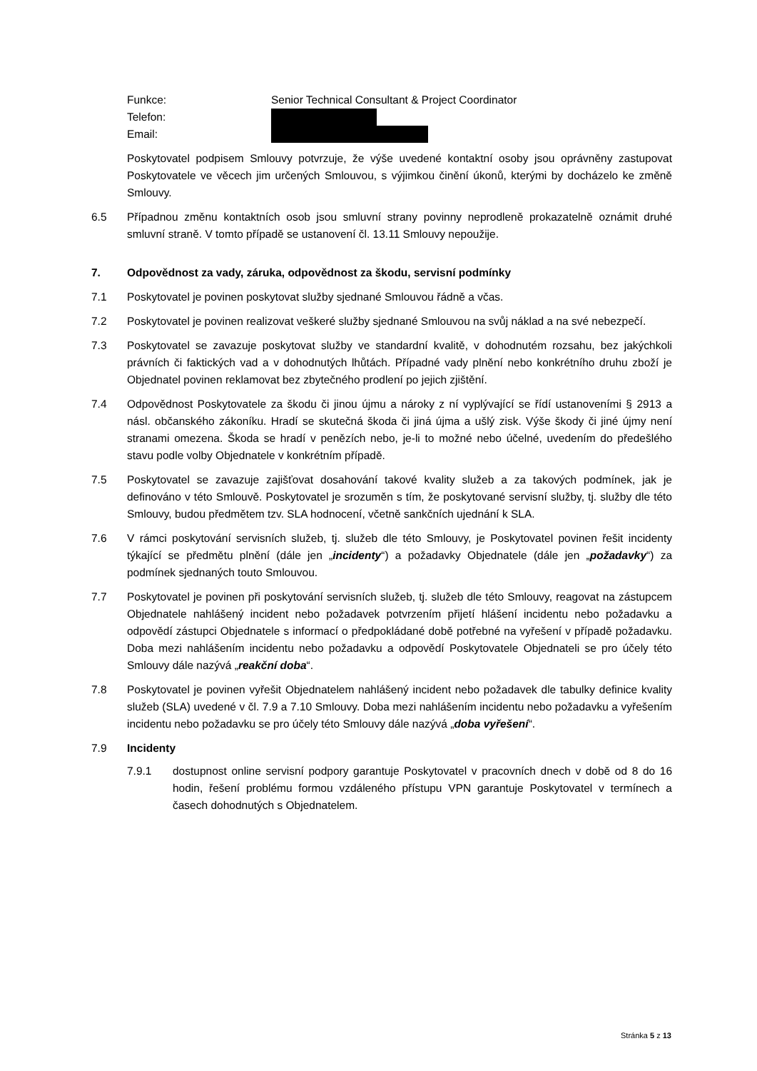Funkce: Senior Technical Consultant & Project Coordinator
Telefon:
Email:
Poskytovatel podpisem Smlouvy potvrzuje, že výše uvedené kontaktní osoby jsou oprávněny zastupovat Poskytovatele ve věcech jim určených Smlouvou, s výjimkou činění úkonů, kterými by docházelo ke změně Smlouvy.
6.5 Případnou změnu kontaktních osob jsou smluvní strany povinny neprodleně prokazatelně oznámit druhé smluvní straně. V tomto případě se ustanovení čl. 13.11 Smlouvy nepoužije.
7. Odpovědnost za vady, záruka, odpovědnost za škodu, servisní podmínky
7.1 Poskytovatel je povinen poskytovat služby sjednané Smlouvou řádně a včas.
7.2 Poskytovatel je povinen realizovat veškeré služby sjednané Smlouvou na svůj náklad a na své nebezpečí.
7.3 Poskytovatel se zavazuje poskytovat služby ve standardní kvalitě, v dohodnutém rozsahu, bez jakýchkoli právních či faktických vad a v dohodnutých lhůtách. Případné vady plnění nebo konkrétního druhu zboží je Objednatel povinen reklamovat bez zbytečného prodlení po jejich zjištění.
7.4 Odpovědnost Poskytovatele za škodu či jinou újmu a nároky z ní vyplývající se řídí ustanoveními § 2913 a násl. občanského zákoníku. Hradí se skutečná škoda či jiná újma a ušlý zisk. Výše škody či jiné újmy není stranami omezena. Škoda se hradí v penězích nebo, je-li to možné nebo účelné, uvedením do předešlého stavu podle volby Objednatele v konkrétním případě.
7.5 Poskytovatel se zavazuje zajišťovat dosahování takové kvality služeb a za takových podmínek, jak je definováno v této Smlouvě. Poskytovatel je srozuměn s tím, že poskytované servisní služby, tj. služby dle této Smlouvy, budou předmětem tzv. SLA hodnocení, včetně sankčních ujednání k SLA.
7.6 V rámci poskytování servisních služeb, tj. služeb dle této Smlouvy, je Poskytovatel povinen řešit incidenty týkající se předmětu plnění (dále jen „incidenty“) a požadavky Objednatele (dále jen „požadavky“) za podmínek sjednaných touto Smlouvou.
7.7 Poskytovatel je povinen při poskytování servisních služeb, tj. služeb dle této Smlouvy, reagovat na zástupcem Objednatele nahlášený incident nebo požadavek potvrzením přijetí hlášení incidentu nebo požadavku a odpovědí zástupci Objednatele s informací o předpokládané době potřebné na vyřešení v případě požadavku. Doba mezi nahlášením incidentu nebo požadavku a odpovědí Poskytovatele Objednateli se pro účely této Smlouvy dále nazývá „reakční doba“.
7.8 Poskytovatel je povinen vyřešit Objednatelem nahlášený incident nebo požadavek dle tabulky definice kvality služeb (SLA) uvedené v čl. 7.9 a 7.10 Smlouvy. Doba mezi nahlášením incidentu nebo požadavku a vyřešením incidentu nebo požadavku se pro účely této Smlouvy dále nazývá „doba vyřešení“.
7.9 Incidenty
7.9.1 dostupnost online servisní podpory garantuje Poskytovatel v pracovních dnech v době od 8 do 16 hodin, řešení problému formou vzdáleného přístupu VPN garantuje Poskytovatel v termínech a časech dohodnutých s Objednatelem.
Stránka 5 z 13